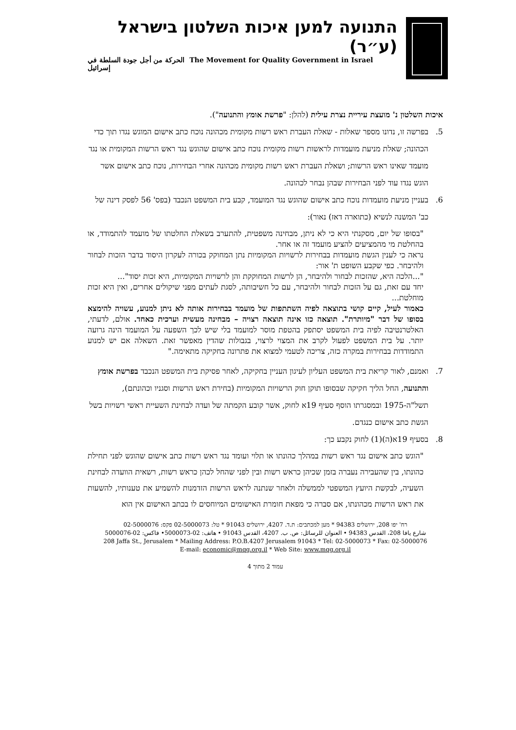התנועה למען איכות השלטון בישראל (ע״ר)
The Movement for Quality Government in Israel الحركة من أجل جودة السلطة في إسرائيل
איכות השלטון נ' מועצת עיריית נצרת עילית (להלן: "פרשת אומץ והתנועה").
5. בפרשה זו, נדונו מספר שאלות - שאלת העברת ראש רשות מקומית מכהונה נוכח כתב אישום המוגש נגדו תוך כדי הכהונה; שאלת מניעת מועמדות לראשות רשות מקומית נוכח כתב אישום שהוגש נגד ראש הרשות המקומית או נגד מועמד שאינו ראש הרשות; ושאלת העברת ראש רשות מקומית מכהונה אחרי הבחירות, נוכח כתב אישום אשר הוגש נגדו עוד לפני הבחירות שבהן נבחר לכהונה.
6. בעניין מניעת מועמדות נוכח כתב אישום שהוגש נגד המועמד, קבע בית המשפט הנכבד (בפס' 56 לפסק דינה של כב' המשנה לנשיא (כתוארה דאז) נאור):
"בסופו של יום, מסקנתי היא כי לא ניתן, מבחינה משפטית, להתערב בשאלת החלטתו של מועמד להתמודד, או בהחלטת מי מהמציעים להציע מועמד זה או אחר.
נראה כי לענין הגשת מועמדות בבחירות לרשויות המקומיות נתן המחוקק בכורה לעקרון היסוד בדבר הזכות לבחור ולהיבחר. כפי שקבע השופט ת' אור:
"...הלכה היא, שהזכות לבחור ולהיבחר, הן לרשות המחוקקת והן לרשויות המקומיות, היא זכות יסוד"...
יחד עם זאת, גם על הזכות לבחור ולהיבחר, עם כל חשיבותה, לסגת לעתים מפני שיקולים אחרים, ואין היא זכות מוחלטת...
כאמור לעיל, קיים קושי בתוצאה לפיה השתתפות של מועמד בבחירות אותה לא ניתן למנוע, עשויה להימצא בסופו של דבר "מיותרת". תוצאה כזו אינה תוצאה רצויה – מבחינה מעשית וערכית כאחד. אולם, לדעתי, האלטרנטיבה לפיה בית המשפט יסתפק בהטפת מוסר למועמד בלי שיש לכך השפעה על המועמד הינה גרועה יותר. על בית המשפט לפעול לקרב את המצוי לרצוי, בגבולות שהדין מאפשר זאת. השאלה אם יש למנוע התמודדות בבחירות במקרה כזה, צריכה לטעמי למצוא את פתרונה בחקיקה מתאימה."
7. ואמנם, לאור קריאת בית המשפט העליון לעיגון העניין בחקיקה, לאחר פסיקת בית המשפט הנכבד בפרשת אומץ והתנועה, החל הליך חקיקה שבסופו תוקן חוק הרשויות המקומיות (בחירת ראש הרשות וסגניו וכהונתם), תשל"ה-1975 ובמסגרתו הוסף סעיף 19א לחוק, אשר קובע הקמתה של ועדה לבחינת השעיית ראשי רשויות בשל הגשת כתב אישום כנגדם.
8. בסעיף 19א(ה)(1) לחוק נקבע כך:
"הוגש כתב אישום נגד ראש רשות במהלך כהונתו או תלוי ועומד נגד ראש רשות כתב אישום שהוגש לפני תחילת כהונתו, בין שהעבירה נעברה בזמן שכיהן כראש רשות ובין לפני שהחל לכהן כראש רשות, רשאית הוועדה לבחינת השעיה, לבקשת היועץ המשפטי לממשלה ולאחר שנתנה לראש הרשות הזדמנות להשמיע את טענותיו, להשעות את ראש הרשות מכהונתו, אם סברה כי מפאת חומרת האישומים המיוחסים לו בכתב האישום אין הוא
רח' יפו 208, ירושלים 94383 * מען למכתבים: ת.ד. 4207, ירושלים 91043 * טל: 02-5000073 פקס: 02-5000076
شارع يافا 208، القدس 94383 • العنوان للرسائل: ص. ب. 4207، القدس 91043 • هاتف: 02-5000073• فاكس: 02-5000076
208 Jaffa St., Jerusalem * Mailing Address: P.O.B.4207 Jerusalem 91043 * Tel: 02-5000073 * Fax: 02-5000076
E-mail: economic@mqg.org.il * Web Site: www.mqg.org.il
עמוד 2 מתוך 4